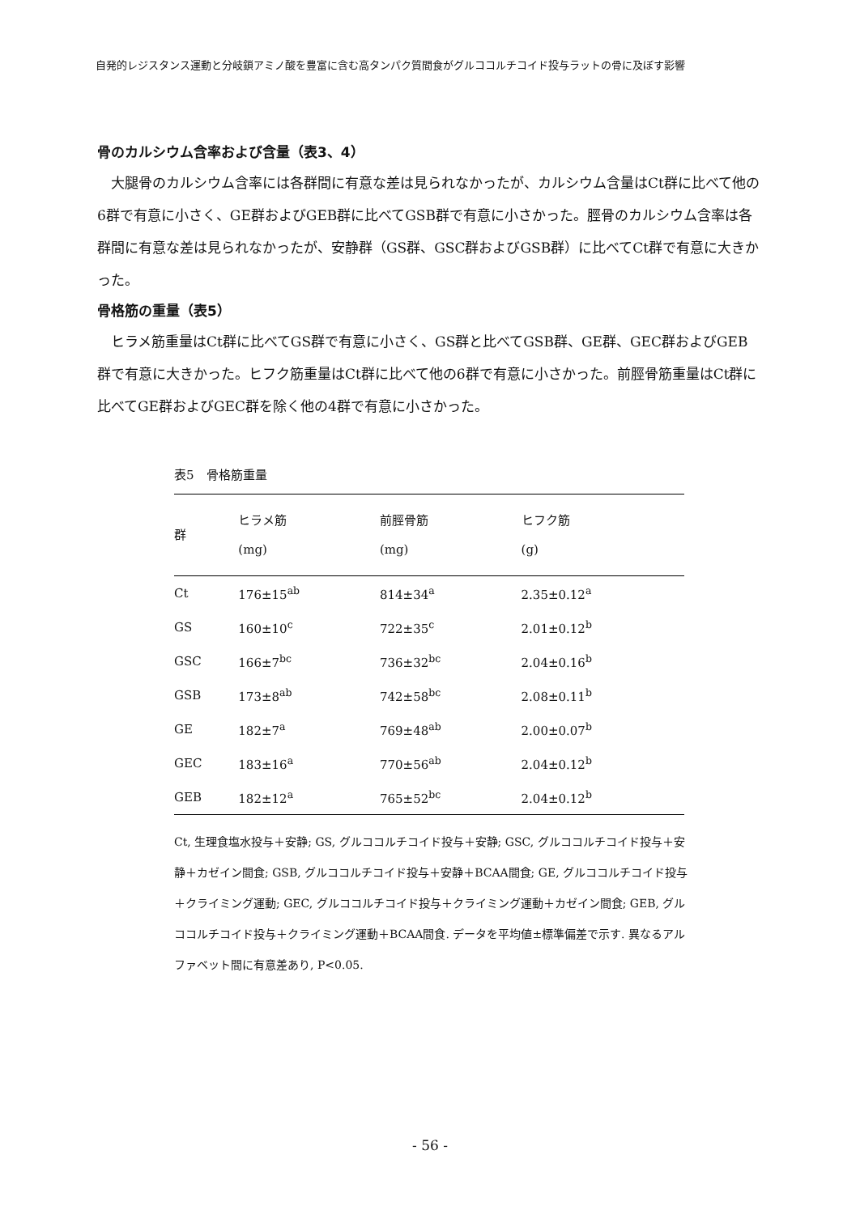自発的レジスタンス運動と分岐鎖アミノ酸を豊富に含む高タンパク質間食がグルココルチコイド投与ラットの骨に及ぼす影響
骨のカルシウム含率および含量（表3、4）
大腿骨のカルシウム含率には各群間に有意な差は見られなかったが、カルシウム含量はCt群に比べて他の6群で有意に小さく、GE群およびGEB群に比べてGSB群で有意に小さかった。脛骨のカルシウム含率は各群間に有意な差は見られなかったが、安静群（GS群、GSC群およびGSB群）に比べてCt群で有意に大きかった。
骨格筋の重量（表5）
ヒラメ筋重量はCt群に比べてGS群で有意に小さく、GS群と比べてGSB群、GE群、GEC群およびGEB群で有意に大きかった。ヒフク筋重量はCt群に比べて他の6群で有意に小さかった。前脛骨筋重量はCt群に比べてGE群およびGEC群を除く他の4群で有意に小さかった。
表5　骨格筋重量
| 群 | ヒラメ筋 (mg) | 前脛骨筋 (mg) | ヒフク筋 (g) |
| --- | --- | --- | --- |
| Ct | 176±15<sup>ab</sup> | 814±34<sup>a</sup> | 2.35±0.12<sup>a</sup> |
| GS | 160±10<sup>c</sup> | 722±35<sup>c</sup> | 2.01±0.12<sup>b</sup> |
| GSC | 166±7<sup>bc</sup> | 736±32<sup>bc</sup> | 2.04±0.16<sup>b</sup> |
| GSB | 173±8<sup>ab</sup> | 742±58<sup>bc</sup> | 2.08±0.11<sup>b</sup> |
| GE | 182±7<sup>a</sup> | 769±48<sup>ab</sup> | 2.00±0.07<sup>b</sup> |
| GEC | 183±16<sup>a</sup> | 770±56<sup>ab</sup> | 2.04±0.12<sup>b</sup> |
| GEB | 182±12<sup>a</sup> | 765±52<sup>bc</sup> | 2.04±0.12<sup>b</sup> |
Ct, 生理食塩水投与＋安静; GS, グルココルチコイド投与＋安静; GSC, グルココルチコイド投与＋安静＋カゼイン間食; GSB, グルココルチコイド投与＋安静＋BCAA間食; GE, グルココルチコイド投与＋クライミング運動; GEC, グルココルチコイド投与＋クライミング運動＋カゼイン間食; GEB, グルココルチコイド投与＋クライミング運動＋BCAA間食. データを平均値±標準偏差で示す. 異なるアルファベット間に有意差あり, P<0.05.
- 56 -